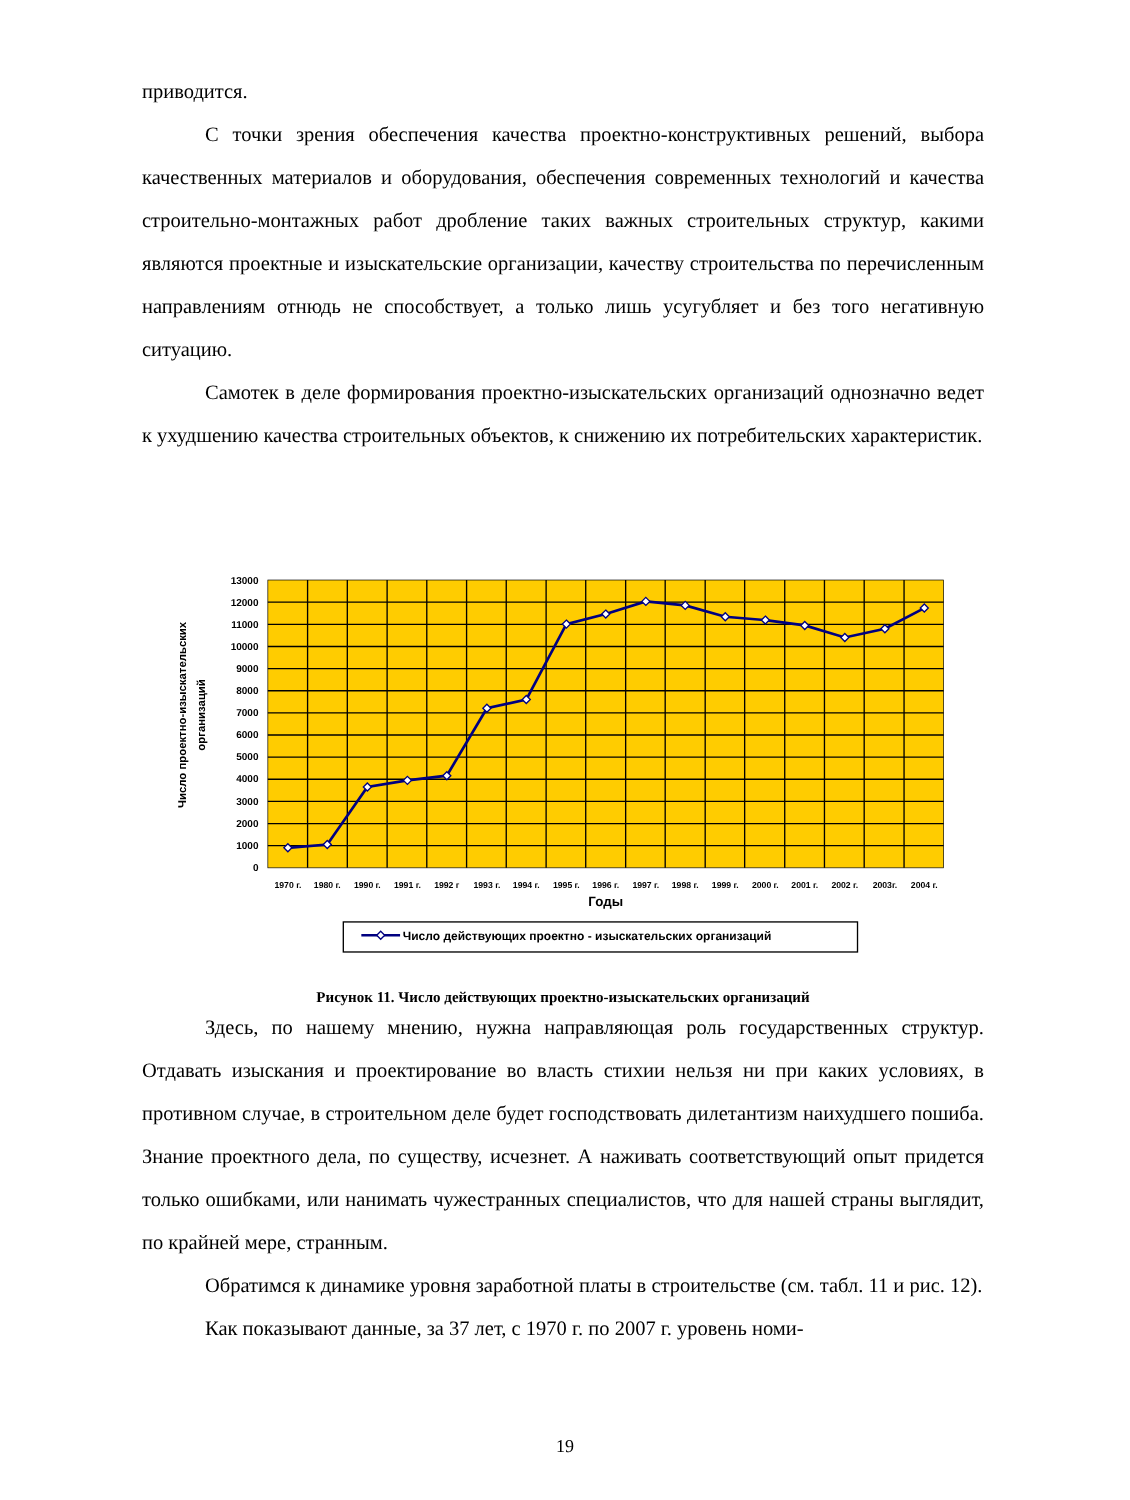приводится.
С точки зрения обеспечения качества проектно-конструктивных решений, выбора качественных материалов и оборудования, обеспечения современных технологий и качества строительно-монтажных работ дробление таких важных строительных структур, какими являются проектные и изыскательские организации, качеству строительства по перечисленным направлениям отнюдь не способствует, а только лишь усугубляет и без того негативную ситуацию.
Самотек в деле формирования проектно-изыскательских организаций однозначно ведет к ухудшению качества строительных объектов, к снижению их потребительских характеристик.
13000
12000
11000
10000
9000
8000
7000
6000
5000
4000
3000
2000
1000
0
1970 г.
1980 г.
1990 г.
1991 г.
1992 г
1993 г.
1994 г.
1995 г.
1996 г.
1997 г.
1998 г.
1999 г.
2000 г.
2001 г.
2002 г.
2003г.
2004 г.
Годы
Число проектно-изыскательских
организаций
Число действующих проектно - изыскательских организаций
Рисунок 11. Число действующих проектно-изыскательских организаций
Здесь, по нашему мнению, нужна направляющая роль государственных структур. Отдавать изыскания и проектирование во власть стихии нельзя ни при каких условиях, в противном случае, в строительном деле будет господствовать дилетантизм наихудшего пошиба. Знание проектного дела, по существу, исчезнет. А наживать соответствующий опыт придется только ошибками, или нанимать чужестранных специалистов, что для нашей страны выглядит, по крайней мере, странным.
Обратимся к динамике уровня заработной платы в строительстве (см. табл. 11 и рис. 12).
Как показывают данные, за 37 лет, с 1970 г. по 2007 г. уровень номи-
19